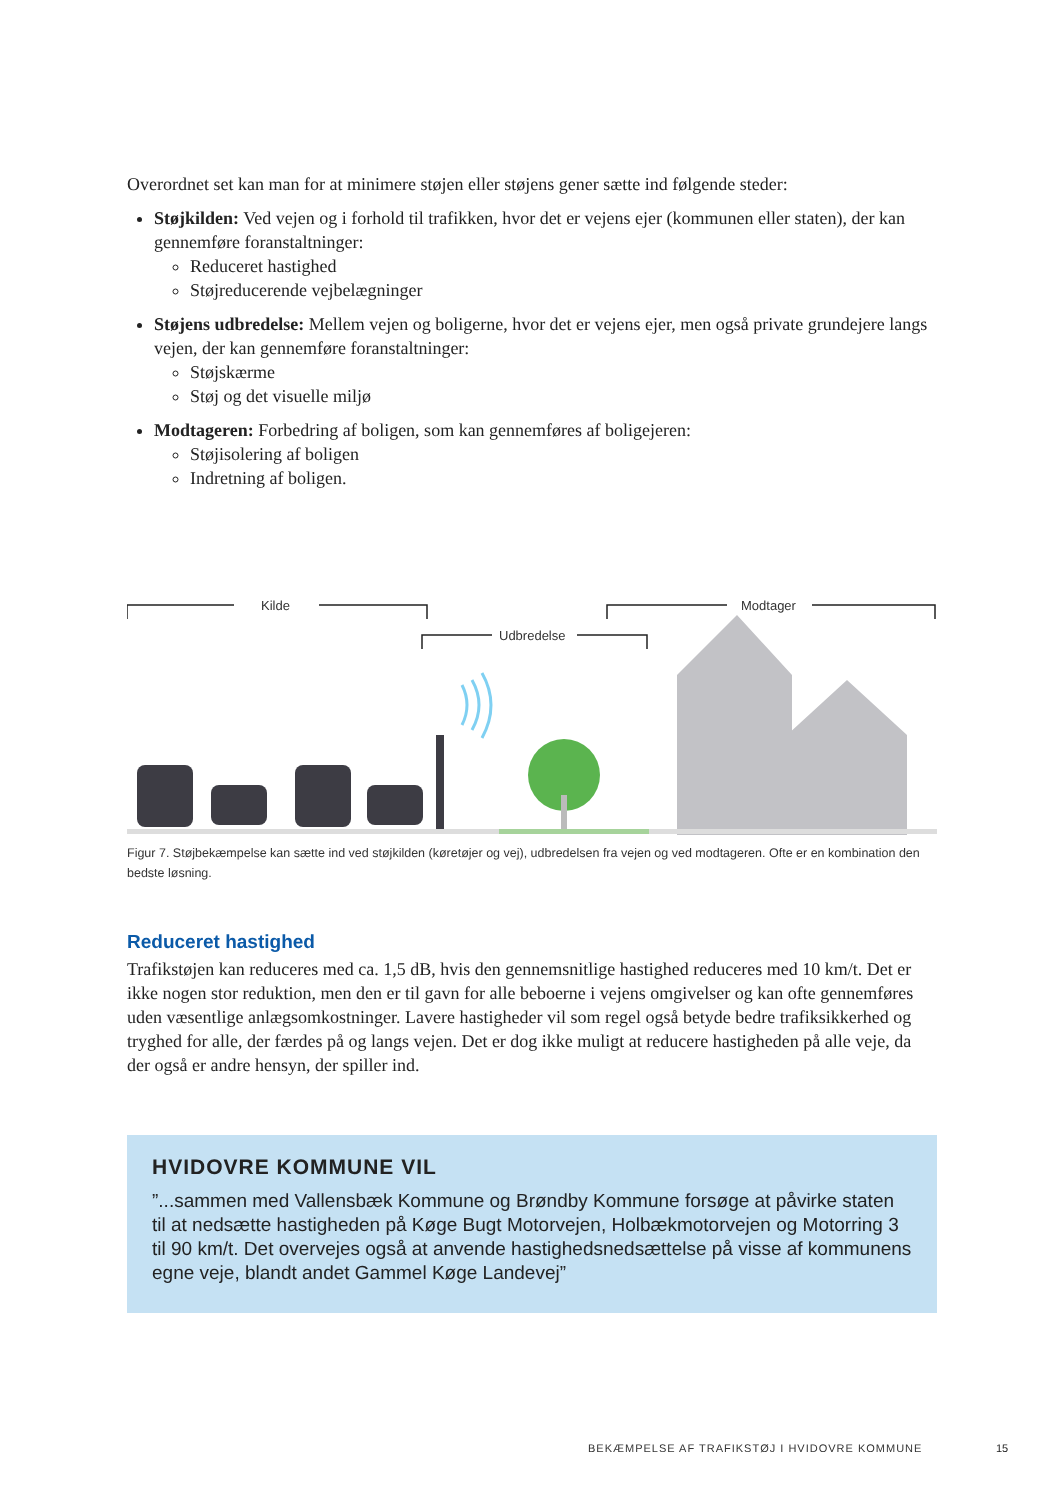Overordnet set kan man for at minimere støjen eller støjens gener sætte ind følgende steder:
Støjkilden: Ved vejen og i forhold til trafikken, hvor det er vejens ejer (kommunen eller staten), der kan gennemføre foranstaltninger:
Reduceret hastighed
Støjreducerende vejbelægninger
Støjens udbredelse: Mellem vejen og boligerne, hvor det er vejens ejer, men også private grundejere langs vejen, der kan gennemføre foranstaltninger:
Støjskærme
Støj og det visuelle miljø
Modtageren: Forbedring af boligen, som kan gennemføres af boligejeren:
Støjisolering af boligen
Indretning af boligen.
Kilde
Udbredelse
Modtager
Figur 7. Støjbekæmpelse kan sætte ind ved støjkilden (køretøjer og vej), udbredelsen fra vejen og ved modtageren. Ofte er en kombination den bedste løsning.
Reduceret hastighed
Trafikstøjen kan reduceres med ca. 1,5 dB, hvis den gennemsnitlige hastighed reduceres med 10 km/t. Det er ikke nogen stor reduktion, men den er til gavn for alle beboerne i vejens omgivelser og kan ofte gennemføres uden væsentlige anlægsomkostninger. Lavere hastigheder vil som regel også betyde bedre trafiksikkerhed og tryghed for alle, der færdes på og langs vejen. Det er dog ikke muligt at reducere hastigheden på alle veje, da der også er andre hensyn, der spiller ind.
HVIDOVRE KOMMUNE VIL
”...sammen med Vallensbæk Kommune og Brøndby Kommune forsøge at påvirke staten til at nedsætte hastigheden på Køge Bugt Motorvejen, Holbækmotorvejen og Motorring 3 til 90 km/t. Det overvejes også at anvende hastighedsnedsættelse på visse af kommunens egne veje, blandt andet Gammel Køge Landevej”
BEKÆMPELSE AF TRAFIKSTØJ I HVIDOVRE KOMMUNE
15